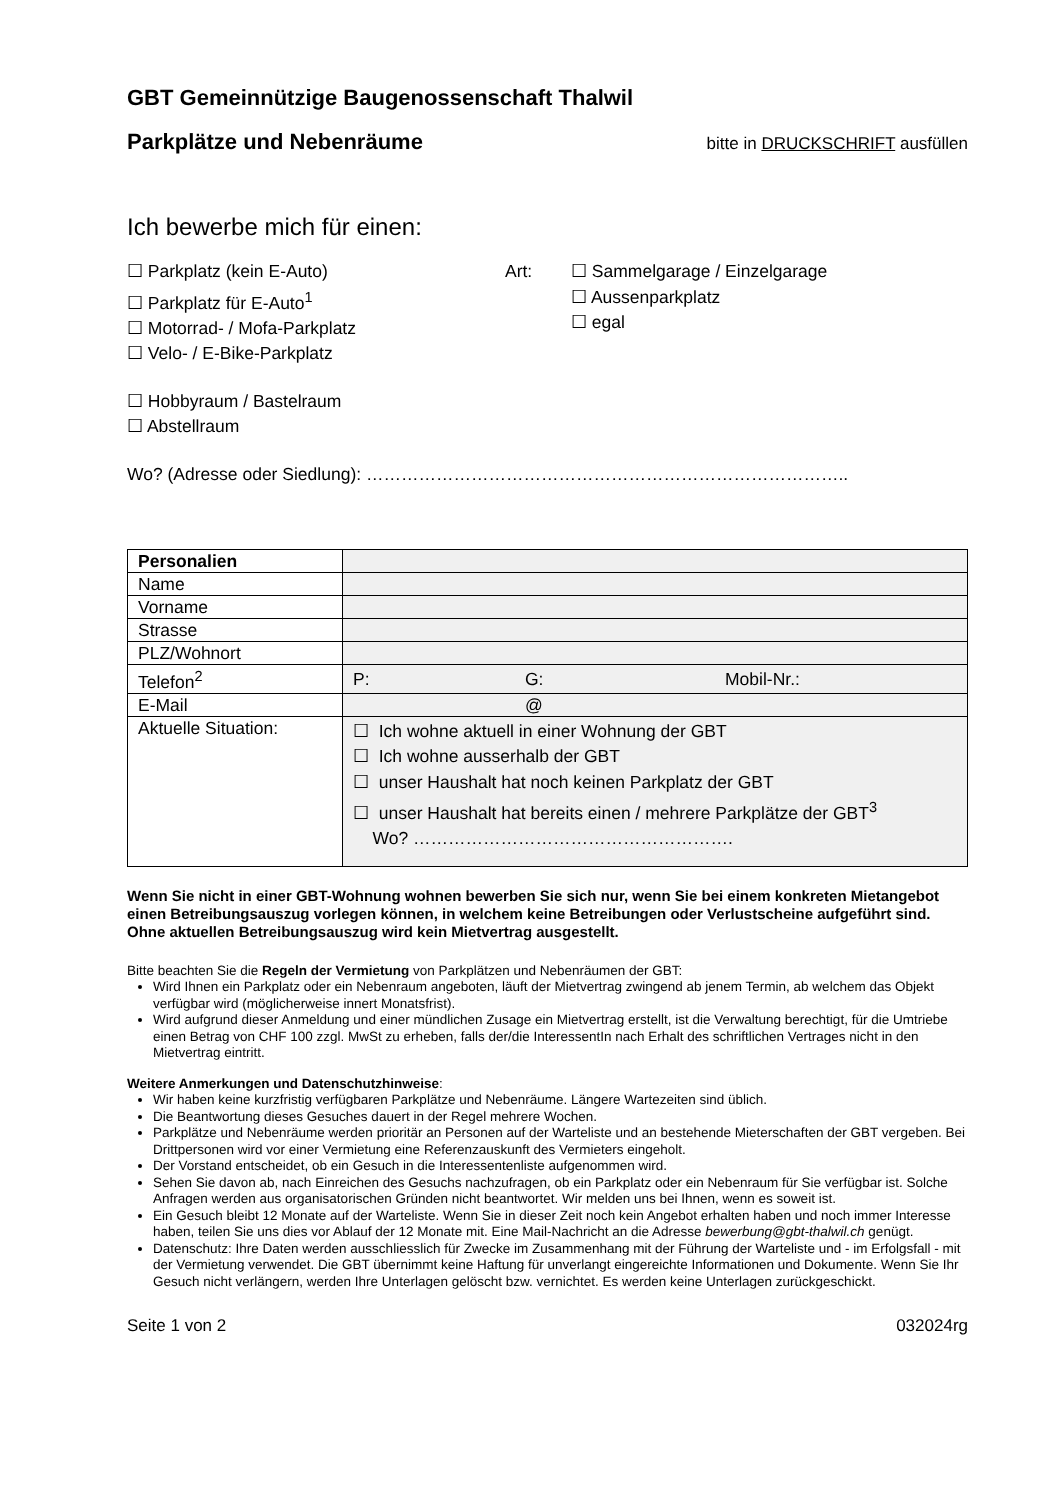GBT Gemeinnützige Baugenossenschaft Thalwil
Parkplätze und Nebenräume
bitte in DRUCKSCHRIFT ausfüllen
Ich bewerbe mich für einen:
☐ Parkplatz (kein E-Auto)
☐ Parkplatz für E-Auto<sup>1</sup>
☐ Motorrad- / Mofa-Parkplatz
☐ Velo- / E-Bike-Parkplatz
Art: ☐ Sammelgarage / Einzelgarage
☐ Aussenparkplatz
☐ egal
☐ Hobbyraum / Bastelraum
☐ Abstellraum
Wo? (Adresse oder Siedlung): ………………………………………………………………………..
| Personalien | |
| Name | |
| Vorname | |
| Strasse | |
| PLZ/Wohnort | |
| Telefon<sup>2</sup> | P: G: Mobil-Nr.: |
| E-Mail | @ |
| Aktuelle Situation: | ☐ Ich wohne aktuell in einer Wohnung der GBT ☐ Ich wohne ausserhalb der GBT ☐ unser Haushalt hat noch keinen Parkplatz der GBT ☐ unser Haushalt hat bereits einen / mehrere Parkplätze der GBT<sup>3</sup> Wo? ………………………………………………. |
Wenn Sie nicht in einer GBT-Wohnung wohnen bewerben Sie sich nur, wenn Sie bei einem konkreten Mietangebot einen Betreibungsauszug vorlegen können, in welchem keine Betreibungen oder Verlustscheine aufgeführt sind. Ohne aktuellen Betreibungsauszug wird kein Mietvertrag ausgestellt.
Bitte beachten Sie die Regeln der Vermietung von Parkplätzen und Nebenräumen der GBT:
Wird Ihnen ein Parkplatz oder ein Nebenraum angeboten, läuft der Mietvertrag zwingend ab jenem Termin, ab welchem das Objekt verfügbar wird (möglicherweise innert Monatsfrist).
Wird aufgrund dieser Anmeldung und einer mündlichen Zusage ein Mietvertrag erstellt, ist die Verwaltung berechtigt, für die Umtriebe einen Betrag von CHF 100 zzgl. MwSt zu erheben, falls der/die InteressentIn nach Erhalt des schriftlichen Vertrages nicht in den Mietvertrag eintritt.
Weitere Anmerkungen und Datenschutzhinweise:
Wir haben keine kurzfristig verfügbaren Parkplätze und Nebenräume. Längere Wartezeiten sind üblich.
Die Beantwortung dieses Gesuches dauert in der Regel mehrere Wochen.
Parkplätze und Nebenräume werden prioritär an Personen auf der Warteliste und an bestehende Mieterschaften der GBT vergeben. Bei Drittpersonen wird vor einer Vermietung eine Referenzauskunft des Vermieters eingeholt.
Der Vorstand entscheidet, ob ein Gesuch in die Interessentenliste aufgenommen wird.
Sehen Sie davon ab, nach Einreichen des Gesuchs nachzufragen, ob ein Parkplatz oder ein Nebenraum für Sie verfügbar ist. Solche Anfragen werden aus organisatorischen Gründen nicht beantwortet. Wir melden uns bei Ihnen, wenn es soweit ist.
Ein Gesuch bleibt 12 Monate auf der Warteliste. Wenn Sie in dieser Zeit noch kein Angebot erhalten haben und noch immer Interesse haben, teilen Sie uns dies vor Ablauf der 12 Monate mit. Eine Mail-Nachricht an die Adresse bewerbung@gbt-thalwil.ch genügt.
Datenschutz: Ihre Daten werden ausschliesslich für Zwecke im Zusammenhang mit der Führung der Warteliste und - im Erfolgsfall - mit der Vermietung verwendet. Die GBT übernimmt keine Haftung für unverlangt eingereichte Informationen und Dokumente. Wenn Sie Ihr Gesuch nicht verlängern, werden Ihre Unterlagen gelöscht bzw. vernichtet. Es werden keine Unterlagen zurückgeschickt.
Seite 1 von 2 032024rg